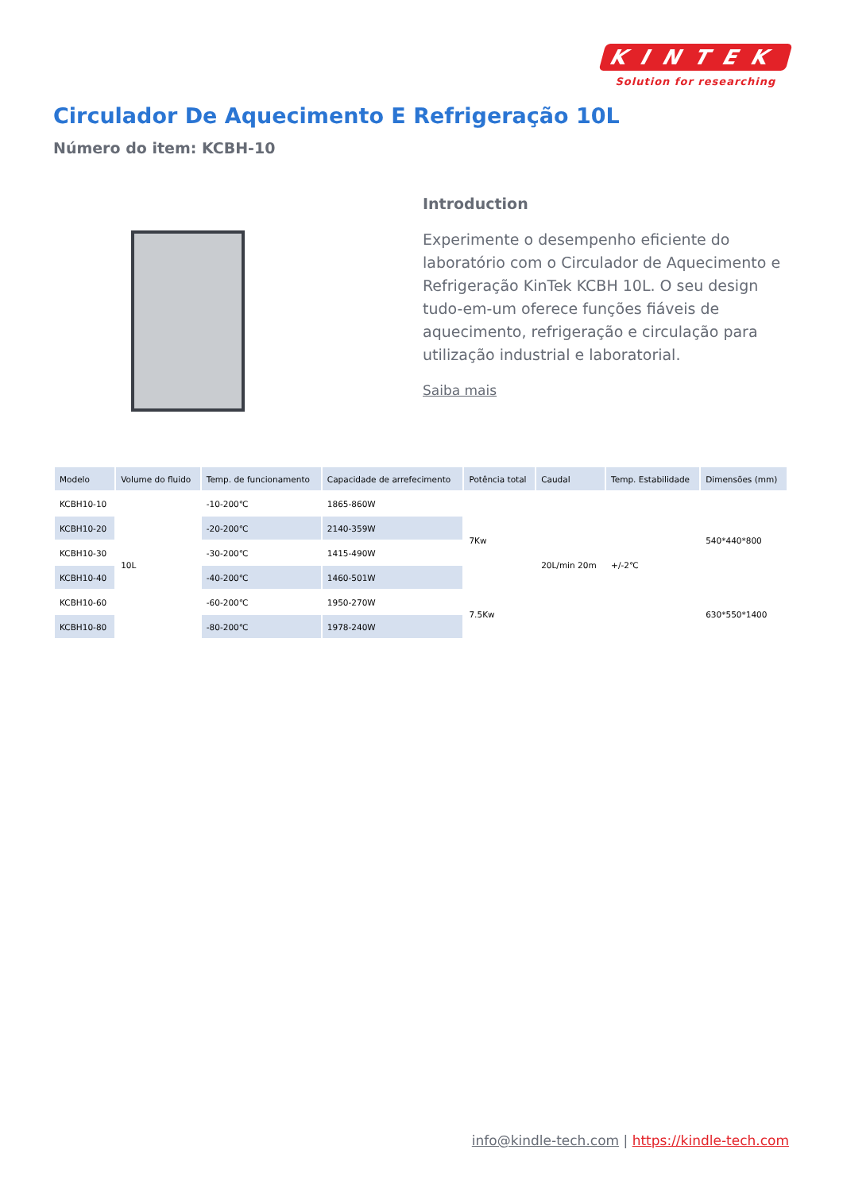KINTEK
Solution for researching
Circulador De Aquecimento E Refrigeração 10L
Número do item: KCBH-10
Introduction
Experimente o desempenho eficiente do laboratório com o Circulador de Aquecimento e Refrigeração KinTek KCBH 10L. O seu design tudo-em-um oferece funções fiáveis de aquecimento, refrigeração e circulação para utilização industrial e laboratorial.
Saiba mais
| Modelo | Volume do fluido | Temp. de funcionamento | Capacidade de arrefecimento | Potência total | Caudal | Temp. Estabilidade | Dimensões (mm) |
| --- | --- | --- | --- | --- | --- | --- | --- |
| KCBH10-10 | 10L | -10-200℃ | 1865-860W | 7Kw | 20L/min 20m | +/-2℃ | 540*440*800 |
| KCBH10-20 | | -20-200℃ | 2140-359W | | | | |
| KCBH10-30 | | -30-200℃ | 1415-490W | | | | |
| KCBH10-40 | | -40-200℃ | 1460-501W | | | | |
| KCBH10-60 | | -60-200℃ | 1950-270W | 7.5Kw | | | 630*550*1400 |
| KCBH10-80 | | -80-200℃ | 1978-240W | | | | |
info@kindle-tech.com | https://kindle-tech.com